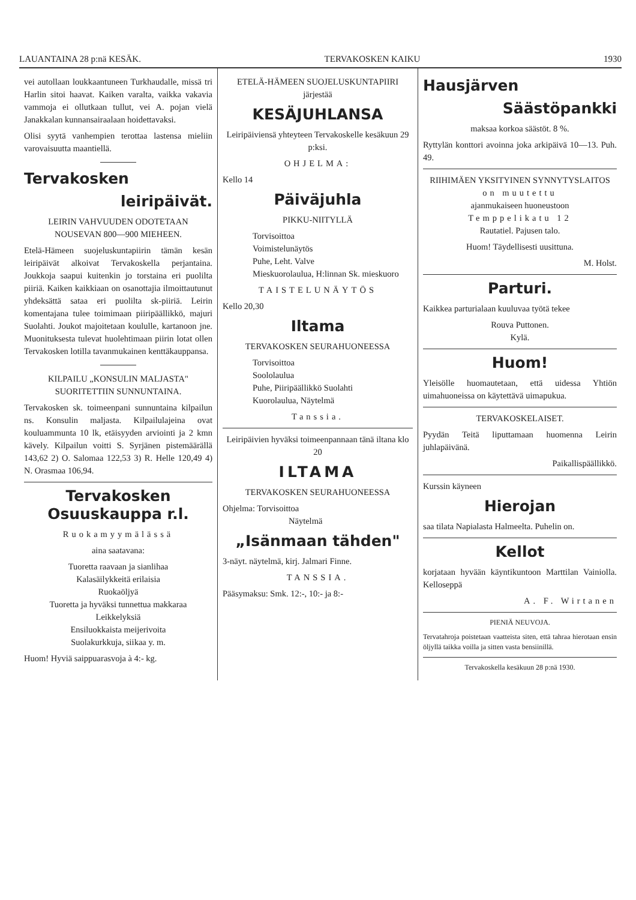LAUANTAINA 28 p:nä KESÄK. TERVAKOSKEN KAIKU 1930
vei autollaan loukkaantuneen Turkhaudalle, missä tri Harlin sitoi haavat. Kaiken varalta, vaikka vakavia vammoja ei ollutkaan tullut, vei A. pojan vielä Janakkalan kunnansairaalaan hoidettavaksi.
Olisi syytä vanhempien terottaa lastensa mieliin varovaisuutta maantiellä.
Tervakosken
leiripäivät.
LEIRIN VAHVUUDEN ODOTETAAN NOUSEVAN 800—900 MIEHEEN.
Etelä-Hämeen suojeluskuntapiirin tämän kesän leiripäivät alkoivat Tervakoskella perjantaina. Joukkoja saapui kuitenkin jo torstaina eri puolilta piiriä. Kaiken kaikkiaan on osanottajia ilmoittautunut yhdeksättä sataa eri puolilta sk-piiriä. Leirin komentajana tulee toimimaan piiripäällikkö, majuri Suolahti. Joukot majoitetaan koululle, kartanoon jne. Muonituksesta tulevat huolehtimaan piirin lotat ollen Tervakosken lotilla tavanmukainen kenttäkauppansa.
KILPAILU „KONSULIN MALJASTA" SUORITETTIIN SUNNUNTAINA.
Tervakosken sk. toimeenpani sunnuntaina kilpailun ns. Konsulin maljasta. Kilpailulajeina ovat kouluammunta 10 lk, etäisyyden arviointi ja 2 kmn kävely. Kilpailun voitti S. Syrjänen pistemäärällä 143,62 2) O. Salomaa 122,53 3) R. Helle 120,49 4) N. Orasmaa 106,94.
Tervakosken Osuuskauppa r.l.
Ruokamyymälässä
aina saatavana:
Tuoretta raavaan ja sianlihaa
Kalasäilykkeitä erilaisia
Ruokaöljyä
Tuoretta ja hyväksi tunnettua makkaraa
Leikkelyksiä
Ensiluokkaista meijerivoita
Suolakurkkuja, siikaa y. m.
Huom! Hyviä saippuarasvoja à 4:- kg.
ETELÄ-HÄMEEN SUOJELUSKUNTAPIIRI
järjestää
KESÄJUHLANSA
Leiripäiviensä yhteyteen Tervakoskelle kesäkuun 29 p:ksi.
OHJELMA:
Kello 14
Päiväjuhla
PIKKU-NIITYLLÄ
Torvisoittoa
Voimistelunäytös
Puhe, Leht. Valve
Mieskuorolaulua, H:linnan Sk. mieskuoro
TAISTELUNÄYTÖS
Kello 20,30
Iltama
TERVAKOSKEN SEURAHUONEESSA
Torvisoittoa
Soololaulua
Puhe, Piiripäällikkö Suolahti
Kuorolaulua, Näytelmä
Tanssia.
Leiripäivien hyväksi toimeenpannaan tänä iltana klo 20
ILTAMA
TERVAKOSKEN SEURAHUONEESSA
Ohjelma: Torvisoittoa
Näytelmä
„Isänmaan tähden"
3-näyt. näytelmä, kirj. Jalmari Finne.
TANSSIA.
Pääsymaksu: Smk. 12:-, 10:- ja 8:-
Hausjärven
Säästöpankki
maksaa korkoa säästöt. 8 %.
Ryttylän konttori avoinna joka arkipäivä 10—13. Puh. 49.
RIIHIMÄEN YKSITYINEN SYNNYTYSLAITOS
on muutettu
ajanmukaiseen huoneustoon
Temppelikatu 12
Rautatiel. Pajusen talo.
Huom! Täydellisesti uusittuna.
M. Holst.
Parturi.
Kaikkea parturialaan kuuluvaa työtä tekee
Rouva Puttonen.
Kylä.
Huom!
Yleisölle huomautetaan, että uidessa Yhtiön uimahuoneissa on käytettävä uimapukua.
TERVAKOSKELAISET.
Pyydän Teitä liputtamaan huomenna Leirin juhlapäivänä.
Paikallispäällikkö.
Kurssin käyneen
Hierojan
saa tilata Napialasta Halmeelta. Puhelin on.
Kellot
korjataan hyvään käyntikuntoon Marttilan Vainiolla. Kelloseppä
A. F. Wirtanen
PIENIÄ NEUVOJA.
Tervatahroja poistetaan vaatteista siten, että tahraa hierotaan ensin öljyllä taikka voilla ja sitten vasta bensiinillä.
Tervakoskella kesäkuun 28 p:nä 1930.